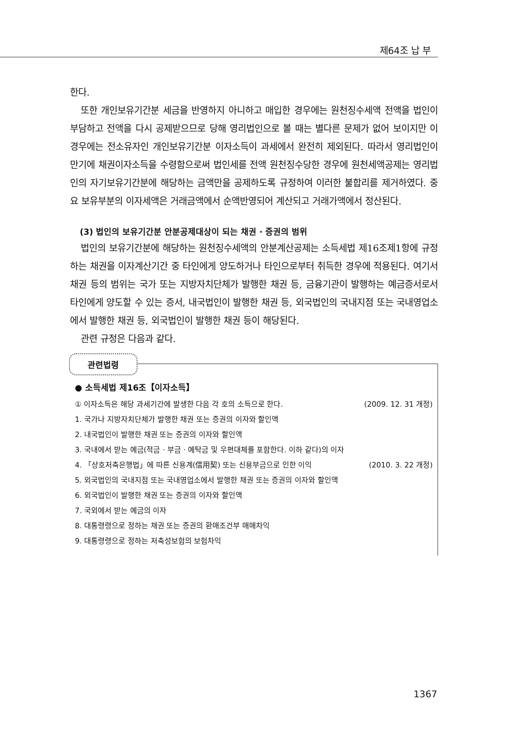제64조 납 부
한다.
또한 개인보유기간분 세금을 반영하지 아니하고 매입한 경우에는 원천징수세액 전액을 법인이 부담하고 전액을 다시 공제받으므로 당해 영리법인으로 볼 때는 별다른 문제가 없어 보이지만 이 경우에는 전소유자인 개인보유기간분 이자소득이 과세에서 완전히 제외된다. 따라서 영리법인이 만기에 채권이자소득을 수령함으로써 법인세를 전액 원천징수당한 경우에 원천세액공제는 영리법인의 자기보유기간분에 해당하는 금액만을 공제하도록 규정하여 이러한 불합리를 제거하였다. 중요 보유부분의 이자세액은 거래금액에서 순액반영되어 계산되고 거래가액에서 정산된다.
(3) 법인의 보유기간분 안분공제대상이 되는 채권 · 증권의 범위
법인의 보유기간분에 해당하는 원천징수세액의 안분계산공제는 소득세법 제16조제1항에 규정하는 채권을 이자계산기간 중 타인에게 양도하거나 타인으로부터 취득한 경우에 적용된다. 여기서 채권 등의 범위는 국가 또는 지방자치단체가 발행한 채권 등, 금융기관이 발행하는 예금증서로서 타인에게 양도할 수 있는 증서, 내국법인이 발행한 채권 등, 외국법인의 국내지점 또는 국내영업소에서 발행한 채권 등, 외국법인이 발행한 채권 등이 해당된다.
관련 규정은 다음과 같다.
관련법령
● 소득세법 제16조【이자소득】
① 이자소득은 해당 과세기간에 발생한 다음 각 호의 소득으로 한다. (2009. 12. 31 개정)
1. 국가나 지방자치단체가 발행한 채권 또는 증권의 이자와 할인액
2. 내국법인이 발행한 채권 또는 증권의 이자와 할인액
3. 국내에서 받는 예금(적금 · 부금 · 예탁금 및 우편대체를 포함한다. 이하 같다)의 이자
4. 「상호저축은행법」에 따른 신용계(信用契) 또는 신용부금으로 인한 이익 (2010. 3. 22 개정)
5. 외국법인의 국내지점 또는 국내영업소에서 발행한 채권 또는 증권의 이자와 할인액
6. 외국법인이 발행한 채권 또는 증권의 이자와 할인액
7. 국외에서 받는 예금의 이자
8. 대통령령으로 정하는 채권 또는 증권의 환매조건부 매매차익
9. 대통령령으로 정하는 저축성보험의 보험차익
1367